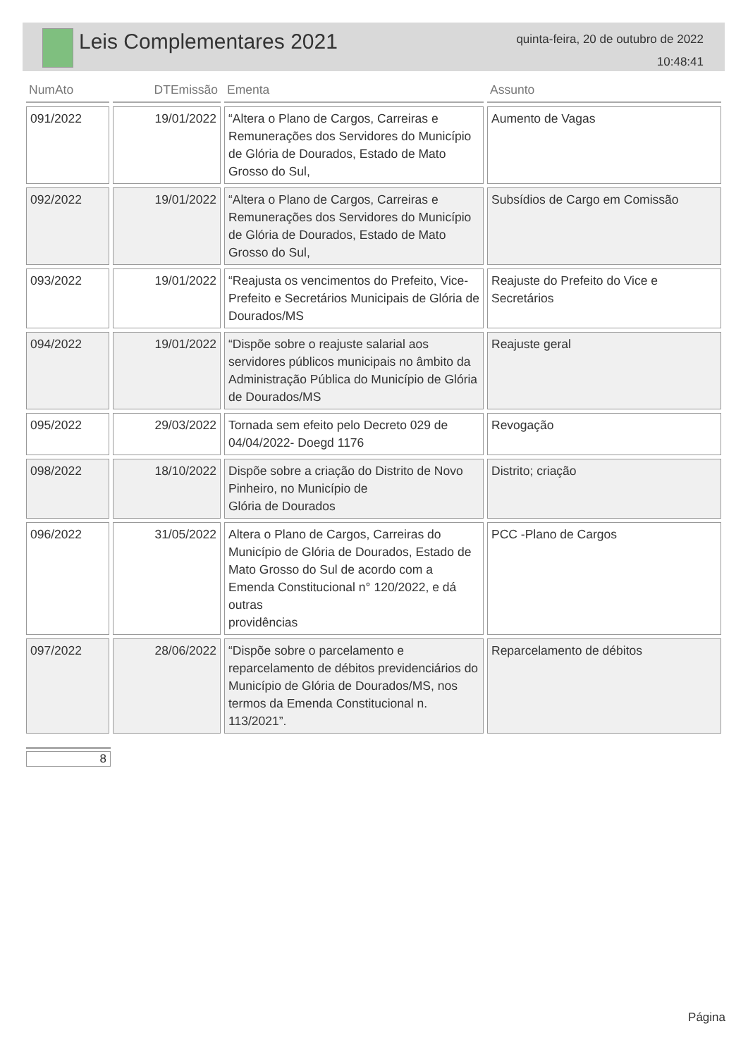Leis Complementares 2021
quinta-feira, 20 de outubro de 2022
10:48:41
| NumAto | DTEmissão | Ementa | Assunto |
| --- | --- | --- | --- |
| 091/2022 | 19/01/2022 | “Altera o Plano de Cargos, Carreiras e Remunerações dos Servidores do Município de Glória de Dourados, Estado de Mato Grosso do Sul, | Aumento de Vagas |
| 092/2022 | 19/01/2022 | “Altera o Plano de Cargos, Carreiras e Remunerações dos Servidores do Município de Glória de Dourados, Estado de Mato Grosso do Sul, | Subsídios de Cargo em Comissão |
| 093/2022 | 19/01/2022 | “Reajusta os vencimentos do Prefeito, Vice-Prefeito e Secretários Municipais de Glória de Dourados/MS | Reajuste do Prefeito do Vice e Secretários |
| 094/2022 | 19/01/2022 | “Dispõe sobre o reajuste salarial aos servidores públicos municipais no âmbito da Administração Pública do Município de Glória de Dourados/MS | Reajuste geral |
| 095/2022 | 29/03/2022 | Tornada sem efeito pelo Decreto 029 de 04/04/2022- Doegd 1176 | Revogação |
| 098/2022 | 18/10/2022 | Dispõe sobre a criação do Distrito de Novo Pinheiro, no Município de Glória de Dourados | Distrito; criação |
| 096/2022 | 31/05/2022 | Altera o Plano de Cargos, Carreiras do Município de Glória de Dourados, Estado de Mato Grosso do Sul de acordo com a Emenda Constitucional n° 120/2022, e dá outras providências | PCC -Plano de Cargos |
| 097/2022 | 28/06/2022 | “Dispõe sobre o parcelamento e reparcelamento de débitos previdenciários do Município de Glória de Dourados/MS, nos termos da Emenda Constitucional n. 113/2021”. | Reparcelamento de débitos |
8
Página